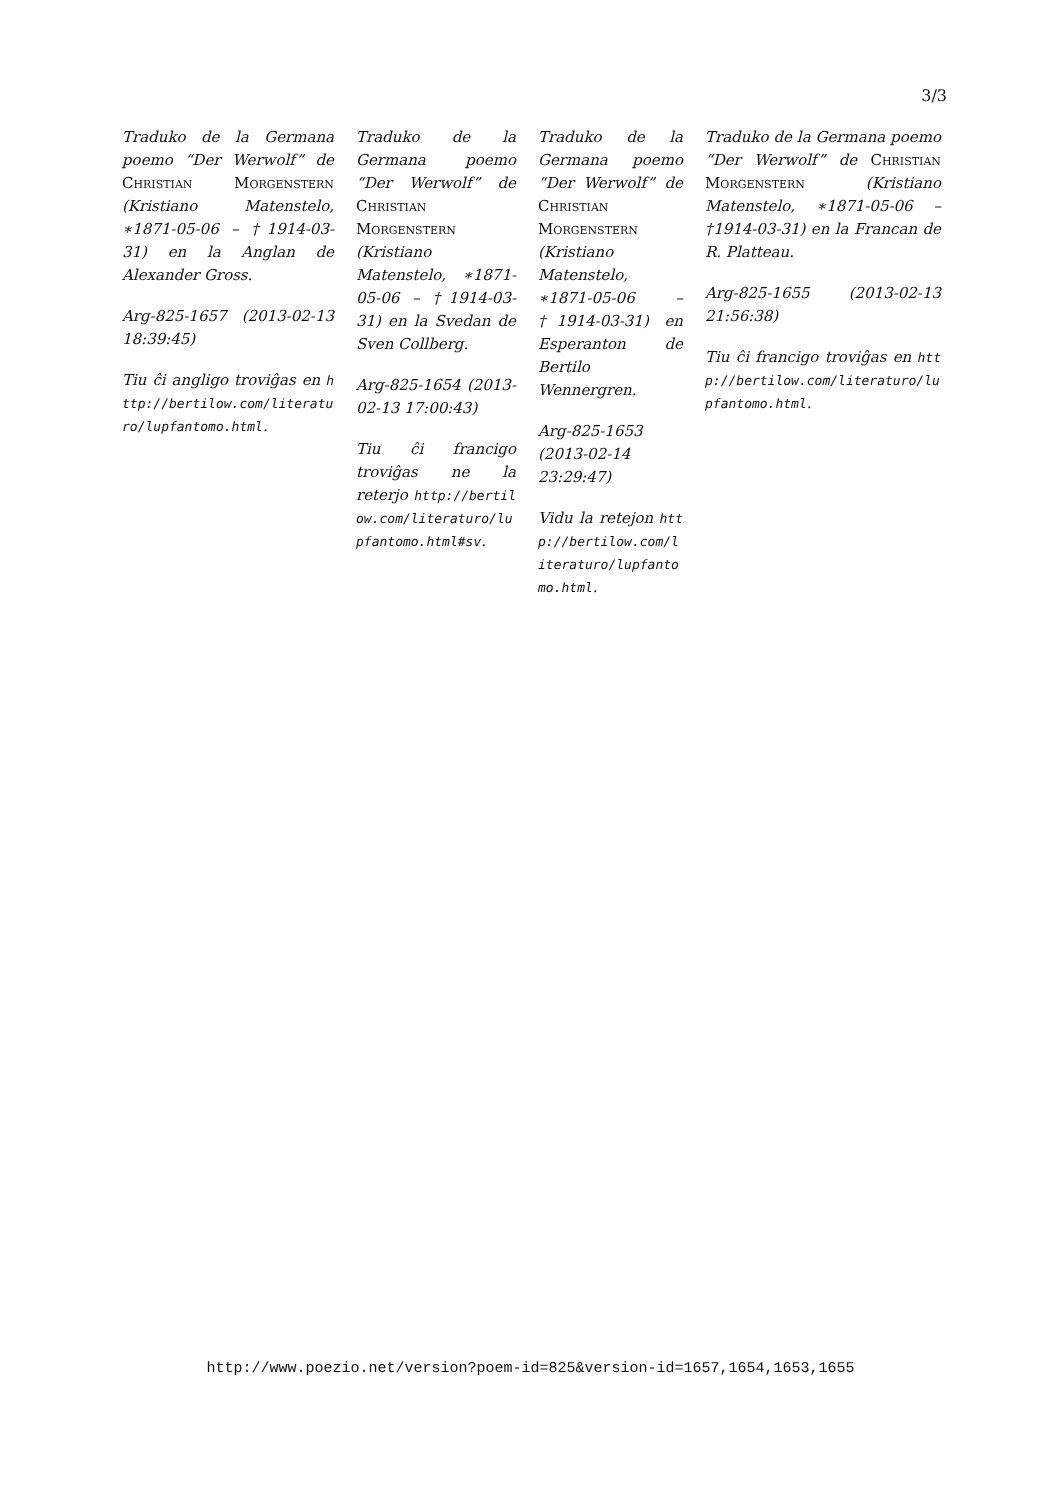3/3
Traduko de la Germana poemo “Der Werwolf” de Christian Morgenstern (Kristiano Matenstelo, ∗1871-05-06 – †1914-03-31) en la Anglan de Alexander Gross.
Arg-825-1657 (2013-02-13 18:39:45)
Tiu ĉi angligo troviĝas en http://bertilow.com/literaturo/lupfantomo.html.
Traduko de la Germana poemo “Der Werwolf” de Christian Morgenstern (Kristiano Matenstelo, ∗1871-05-06 – †1914-03-31) en la Svedan de Sven Collberg.
Arg-825-1654 (2013-02-13 17:00:43)
Tiu ĉi francigo troviĝas ne la reterjo http://bertilow.com/literaturo/lupfantomo.html#sv.
Traduko de la Germana poemo “Der Werwolf” de Christian Morgenstern (Kristiano Matenstelo, ∗1871-05-06 – †1914-03-31) en Esperanton de Bertilo Wennergren.
Arg-825-1653 (2013-02-14 23:29:47)
Vidu la retejon http://bertilow.com/literaturo/lupfantomo.html.
Traduko de la Germana poemo “Der Werwolf” de Christian Morgenstern (Kristiano Matenstelo, ∗1871-05-06 – †1914-03-31) en la Francan de R. Platteau.
Arg-825-1655 (2013-02-13 21:56:38)
Tiu ĉi francigo troviĝas en http://bertilow.com/literaturo/lupfantomo.html.
http://www.poezio.net/version?poem-id=825&version-id=1657,1654,1653,1655